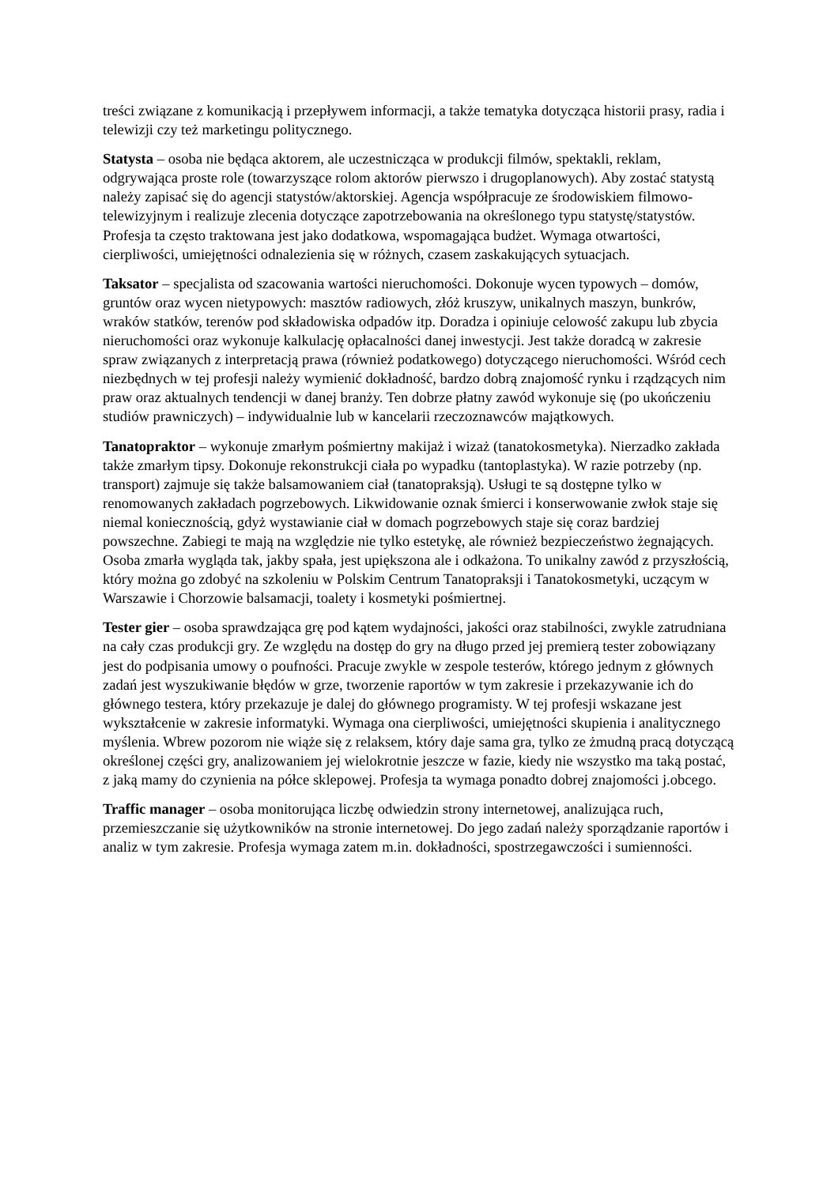treści związane z komunikacją i przepływem informacji, a także tematyka dotycząca historii prasy, radia i telewizji czy też marketingu politycznego.
Statysta – osoba nie będąca aktorem, ale uczestnicząca w produkcji filmów, spektakli, reklam, odgrywająca proste role (towarzyszące rolom aktorów pierwszo i drugoplanowych). Aby zostać statystą należy zapisać się do agencji statystów/aktorskiej. Agencja współpracuje ze środowiskiem filmowo-telewizyjnym i realizuje zlecenia dotyczące zapotrzebowania na określonego typu statystę/statystów. Profesja ta często traktowana jest jako dodatkowa, wspomagająca budżet. Wymaga otwartości, cierpliwości, umiejętności odnalezienia się w różnych, czasem zaskakujących sytuacjach.
Taksator – specjalista od szacowania wartości nieruchomości. Dokonuje wycen typowych – domów, gruntów oraz wycen nietypowych: masztów radiowych, złóż kruszyw, unikalnych maszyn, bunkrów, wraków statków, terenów pod składowiska odpadów itp. Doradza i opiniuje celowość zakupu lub zbycia nieruchomości oraz wykonuje kalkulację opłacalności danej inwestycji. Jest także doradcą w zakresie spraw związanych z interpretacją prawa (również podatkowego) dotyczącego nieruchomości. Wśród cech niezbędnych w tej profesji należy wymienić dokładność, bardzo dobrą znajomość rynku i rządzących nim praw oraz aktualnych tendencji w danej branży. Ten dobrze płatny zawód wykonuje się (po ukończeniu studiów prawniczych) – indywidualnie lub w kancelarii rzeczoznawców majątkowych.
Tanatopraktor – wykonuje zmarłym pośmiertny makijaż i wizaż (tanatokosmetyka). Nierzadko zakłada także zmarłym tipsy. Dokonuje rekonstrukcji ciała po wypadku (tantoplastyka). W razie potrzeby (np. transport) zajmuje się także balsamowaniem ciał (tanatopraksją). Usługi te są dostępne tylko w renomowanych zakładach pogrzebowych. Likwidowanie oznak śmierci i konserwowanie zwłok staje się niemal koniecznością, gdyż wystawianie ciał w domach pogrzebowych staje się coraz bardziej powszechne. Zabiegi te mają na względzie nie tylko estetykę, ale również bezpieczeństwo żegnających. Osoba zmarła wygląda tak, jakby spała, jest upiększona ale i odkażona. To unikalny zawód z przyszłością, który można go zdobyć na szkoleniu w Polskim Centrum Tanatopraksji i Tanatokosmetyki, uczącym w Warszawie i Chorzowie balsamacji, toalety i kosmetyki pośmiertnej.
Tester gier – osoba sprawdzająca grę pod kątem wydajności, jakości oraz stabilności, zwykle zatrudniana na cały czas produkcji gry. Ze względu na dostęp do gry na długo przed jej premierą tester zobowiązany jest do podpisania umowy o poufności. Pracuje zwykle w zespole testerów, którego jednym z głównych zadań jest wyszukiwanie błędów w grze, tworzenie raportów w tym zakresie i przekazywanie ich do głównego testera, który przekazuje je dalej do głównego programisty. W tej profesji wskazane jest wykształcenie w zakresie informatyki. Wymaga ona cierpliwości, umiejętności skupienia i analitycznego myślenia. Wbrew pozorom nie wiąże się z relaksem, który daje sama gra, tylko ze żmudną pracą dotyczącą określonej części gry, analizowaniem jej wielokrotnie jeszcze w fazie, kiedy nie wszystko ma taką postać, z jaką mamy do czynienia na półce sklepowej. Profesja ta wymaga ponadto dobrej znajomości j.obcego.
Traffic manager – osoba monitorująca liczbę odwiedzin strony internetowej, analizująca ruch, przemieszczanie się użytkowników na stronie internetowej. Do jego zadań należy sporządzanie raportów i analiz w tym zakresie. Profesja wymaga zatem m.in. dokładności, spostrzegawczości i sumienności.